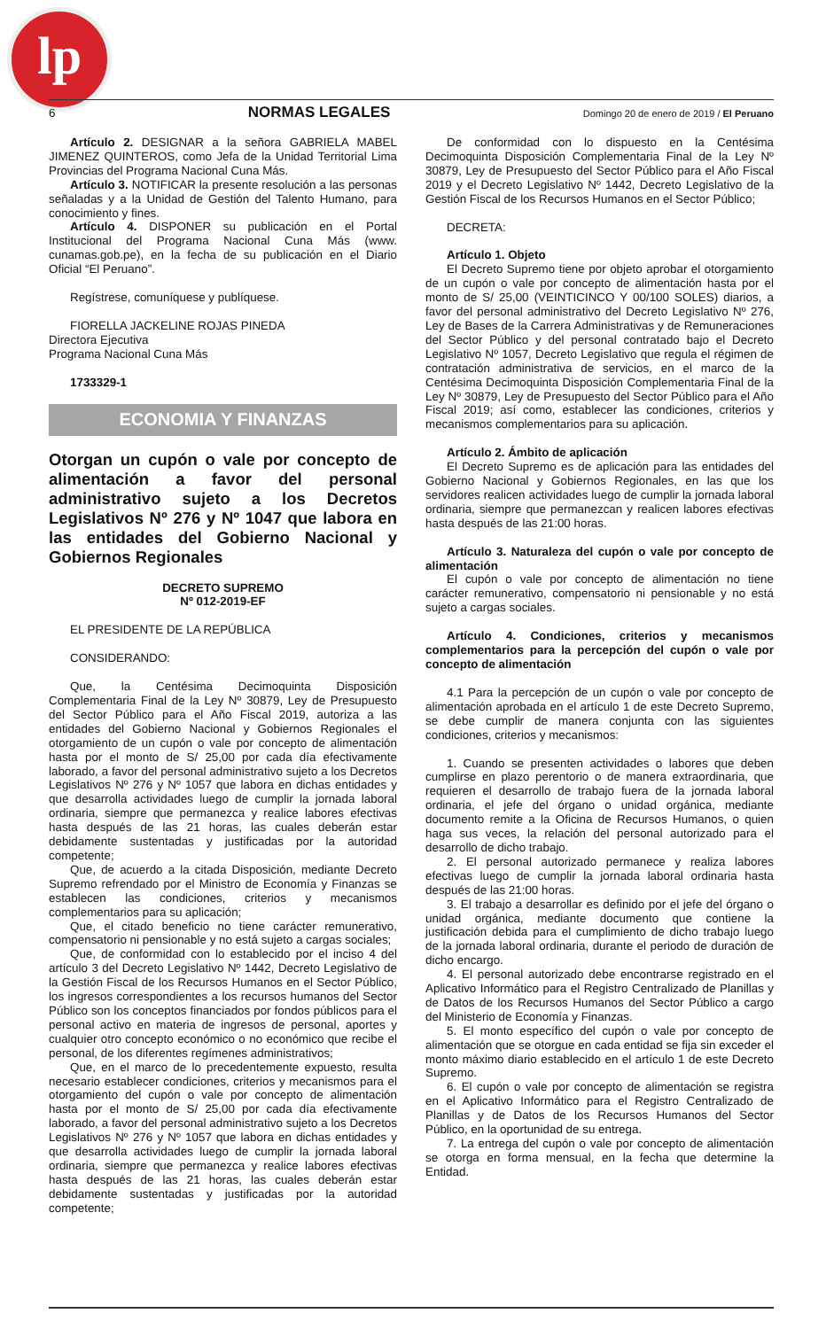lp
6 NORMAS LEGALES Domingo 20 de enero de 2019 / El Peruano
Artículo 2. DESIGNAR a la señora GABRIELA MABEL JIMENEZ QUINTEROS, como Jefa de la Unidad Territorial Lima Provincias del Programa Nacional Cuna Más.
Artículo 3. NOTIFICAR la presente resolución a las personas señaladas y a la Unidad de Gestión del Talento Humano, para conocimiento y fines.
Artículo 4. DISPONER su publicación en el Portal Institucional del Programa Nacional Cuna Más (www. cunamas.gob.pe), en la fecha de su publicación en el Diario Oficial “El Peruano”.
Regístrese, comuníquese y publíquese.
FIORELLA JACKELINE ROJAS PINEDA
Directora Ejecutiva
Programa Nacional Cuna Más
1733329-1
ECONOMIA Y FINANZAS
Otorgan un cupón o vale por concepto de alimentación a favor del personal administrativo sujeto a los Decretos Legislativos Nº 276 y Nº 1047 que labora en las entidades del Gobierno Nacional y Gobiernos Regionales
DECRETO SUPREMO
Nº 012-2019-EF
EL PRESIDENTE DE LA REPÚBLICA
CONSIDERANDO:
Que, la Centésima Decimoquinta Disposición Complementaria Final de la Ley Nº 30879, Ley de Presupuesto del Sector Público para el Año Fiscal 2019, autoriza a las entidades del Gobierno Nacional y Gobiernos Regionales el otorgamiento de un cupón o vale por concepto de alimentación hasta por el monto de S/ 25,00 por cada día efectivamente laborado, a favor del personal administrativo sujeto a los Decretos Legislativos Nº 276 y Nº 1057 que labora en dichas entidades y que desarrolla actividades luego de cumplir la jornada laboral ordinaria, siempre que permanezca y realice labores efectivas hasta después de las 21 horas, las cuales deberán estar debidamente sustentadas y justificadas por la autoridad competente;
Que, de acuerdo a la citada Disposición, mediante Decreto Supremo refrendado por el Ministro de Economía y Finanzas se establecen las condiciones, criterios y mecanismos complementarios para su aplicación;
Que, el citado beneficio no tiene carácter remunerativo, compensatorio ni pensionable y no está sujeto a cargas sociales;
Que, de conformidad con lo establecido por el inciso 4 del artículo 3 del Decreto Legislativo Nº 1442, Decreto Legislativo de la Gestión Fiscal de los Recursos Humanos en el Sector Público, los ingresos correspondientes a los recursos humanos del Sector Público son los conceptos financiados por fondos públicos para el personal activo en materia de ingresos de personal, aportes y cualquier otro concepto económico o no económico que recibe el personal, de los diferentes regímenes administrativos;
Que, en el marco de lo precedentemente expuesto, resulta necesario establecer condiciones, criterios y mecanismos para el otorgamiento del cupón o vale por concepto de alimentación hasta por el monto de S/ 25,00 por cada día efectivamente laborado, a favor del personal administrativo sujeto a los Decretos Legislativos Nº 276 y Nº 1057 que labora en dichas entidades y que desarrolla actividades luego de cumplir la jornada laboral ordinaria, siempre que permanezca y realice labores efectivas hasta después de las 21 horas, las cuales deberán estar debidamente sustentadas y justificadas por la autoridad competente;
De conformidad con lo dispuesto en la Centésima Decimoquinta Disposición Complementaria Final de la Ley Nº 30879, Ley de Presupuesto del Sector Público para el Año Fiscal 2019 y el Decreto Legislativo Nº 1442, Decreto Legislativo de la Gestión Fiscal de los Recursos Humanos en el Sector Público;
DECRETA:
Artículo 1. Objeto
El Decreto Supremo tiene por objeto aprobar el otorgamiento de un cupón o vale por concepto de alimentación hasta por el monto de S/ 25,00 (VEINTICINCO Y 00/100 SOLES) diarios, a favor del personal administrativo del Decreto Legislativo Nº 276, Ley de Bases de la Carrera Administrativas y de Remuneraciones del Sector Público y del personal contratado bajo el Decreto Legislativo Nº 1057, Decreto Legislativo que regula el régimen de contratación administrativa de servicios, en el marco de la Centésima Decimoquinta Disposición Complementaria Final de la Ley Nº 30879, Ley de Presupuesto del Sector Público para el Año Fiscal 2019; así como, establecer las condiciones, criterios y mecanismos complementarios para su aplicación.
Artículo 2. Ámbito de aplicación
El Decreto Supremo es de aplicación para las entidades del Gobierno Nacional y Gobiernos Regionales, en las que los servidores realicen actividades luego de cumplir la jornada laboral ordinaria, siempre que permanezcan y realicen labores efectivas hasta después de las 21:00 horas.
Artículo 3. Naturaleza del cupón o vale por concepto de alimentación
El cupón o vale por concepto de alimentación no tiene carácter remunerativo, compensatorio ni pensionable y no está sujeto a cargas sociales.
Artículo 4. Condiciones, criterios y mecanismos complementarios para la percepción del cupón o vale por concepto de alimentación
4.1 Para la percepción de un cupón o vale por concepto de alimentación aprobada en el artículo 1 de este Decreto Supremo, se debe cumplir de manera conjunta con las siguientes condiciones, criterios y mecanismos:
1. Cuando se presenten actividades o labores que deben cumplirse en plazo perentorio o de manera extraordinaria, que requieren el desarrollo de trabajo fuera de la jornada laboral ordinaria, el jefe del órgano o unidad orgánica, mediante documento remite a la Oficina de Recursos Humanos, o quien haga sus veces, la relación del personal autorizado para el desarrollo de dicho trabajo.
2. El personal autorizado permanece y realiza labores efectivas luego de cumplir la jornada laboral ordinaria hasta después de las 21:00 horas.
3. El trabajo a desarrollar es definido por el jefe del órgano o unidad orgánica, mediante documento que contiene la justificación debida para el cumplimiento de dicho trabajo luego de la jornada laboral ordinaria, durante el periodo de duración de dicho encargo.
4. El personal autorizado debe encontrarse registrado en el Aplicativo Informático para el Registro Centralizado de Planillas y de Datos de los Recursos Humanos del Sector Público a cargo del Ministerio de Economía y Finanzas.
5. El monto específico del cupón o vale por concepto de alimentación que se otorgue en cada entidad se fija sin exceder el monto máximo diario establecido en el artículo 1 de este Decreto Supremo.
6. El cupón o vale por concepto de alimentación se registra en el Aplicativo Informático para el Registro Centralizado de Planillas y de Datos de los Recursos Humanos del Sector Público, en la oportunidad de su entrega.
7. La entrega del cupón o vale por concepto de alimentación se otorga en forma mensual, en la fecha que determine la Entidad.